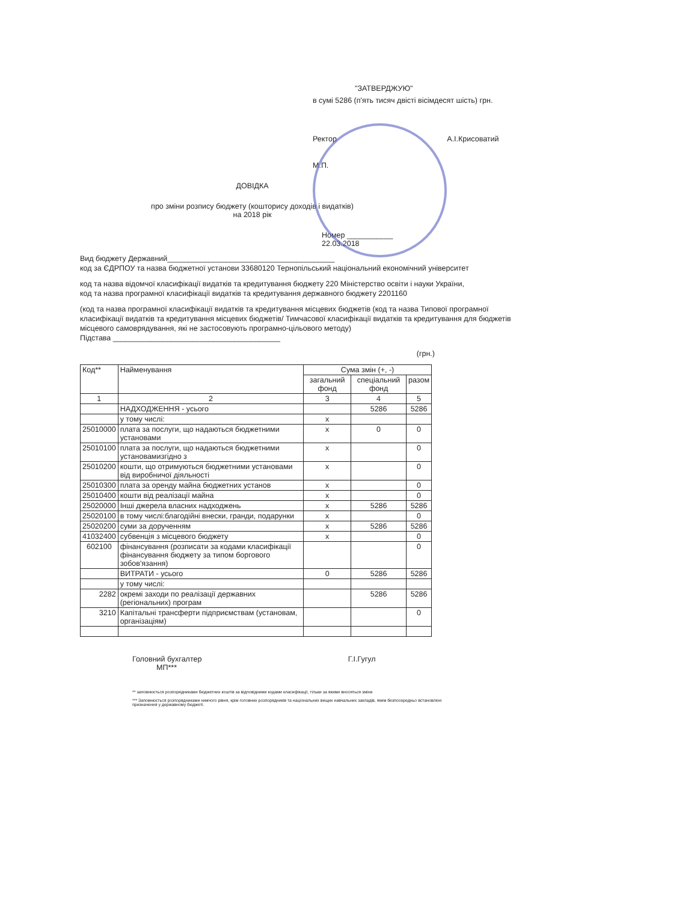"ЗАТВЕРДЖУЮ"
в сумі 5286 (п'ять тисяч двісті вісімдесят шість) грн.
Ректор А.І.Крисоватий
М.П.
ДОВІДКА
про зміни розпису бюджету (кошторису доходів і видатків)
на 2018 рік
Номер ___________
22.03.2018
Вид бюджету Державний________________________________________
код за ЄДРПОУ та назва бюджетної установи 33680120 Тернопільський національний економічний університет
код та назва відомчої класифікації видатків та кредитування бюджету 220 Міністерство освіти і науки України,
код та назва програмної класифікації видатків та кредитування державного бюджету 2201160
(код та назва програмної класифікації видатків та кредитування місцевих бюджетів (код та назва Типової програмної класифікації видатків та кредитування місцевих бюджетів/ Тимчасової класифікації видатків та кредитування для бюджетів місцевого самоврядування, які не застосовують програмно-цільового методу)
Підстава ________________________________________
(грн.)
| Код** | Найменування | Сума змін (+, -) | | |
| --- | --- | --- | --- | --- |
| | | загальний фонд | спеціальний фонд | разом |
| 1 | 2 | 3 | 4 | 5 |
| | НАДХОДЖЕННЯ - усього | | 5286 | 5286 |
| | у тому числі: | х | | |
| 25010000 | плата за послуги, що надаються бюджетними установами | х | 0 | 0 |
| 25010100 | плата за послуги, що надаються бюджетними установамизгідно з | х | | 0 |
| 25010200 | кошти, що отримуються бюджетними установами від виробничої діяльності | х | | 0 |
| 25010300 | плата за оренду майна бюджетних установ | х | | 0 |
| 25010400 | кошти від реалізації майна | х | | 0 |
| 25020000 | Інші джерела власних надходжень | х | 5286 | 5286 |
| 25020100 | в тому числі:благодійні внески, гранди, подарунки | х | | 0 |
| 25020200 | суми за дорученням | х | 5286 | 5286 |
| 41032400 | субвенція з місцевого бюджету | х | | 0 |
| 602100 | фінансування (розписати за кодами класифікації фінансування бюджету за типом боргового зобов'язання) | | | 0 |
| | ВИТРАТИ - усього | 0 | 5286 | 5286 |
| | у тому числі: | | | |
| 2282 | окремі заходи по реалізації державних (регіональних) програм | | 5286 | 5286 |
| 3210 | Капітальні трансферти підприємствам (установам, організаціям) | | | 0 |
Головний бухгалтер Г.І.Гугул
МП***
** заповнюється розпорядниками бюджетних коштів за відповідними кодами класифікації, тільки за якими вносяться зміни
*** Заповнюється розпорядниками нижчого рівня, крім головних розпорядників та національних вищих навчальних закладів, яким безпосередньо встановлені призначення у державному бюджеті.